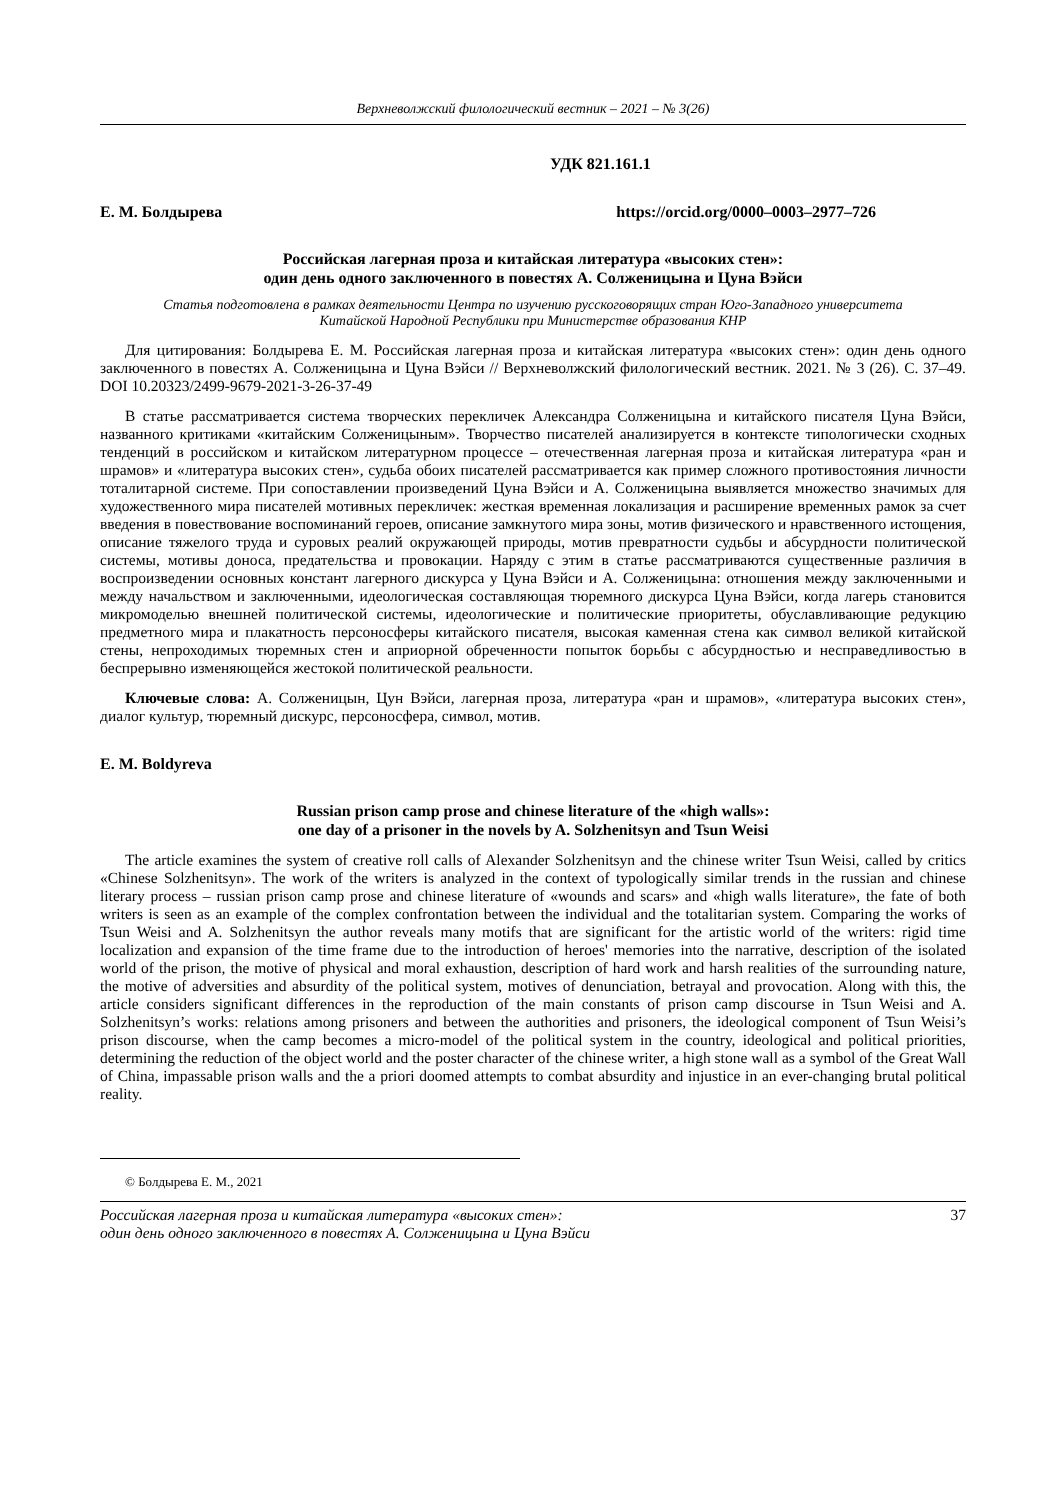Верхневолжский филологический вестник – 2021 – № 3(26)
УДК 821.161.1
Е. М. Болдырева https://orcid.org/0000–0003–2977–726
Российская лагерная проза и китайская литература «высоких стен»:
один день одного заключенного в повестях А. Солженицына и Цуна Вэйси
Статья подготовлена в рамках деятельности Центра по изучению русскоговорящих стран Юго-Западного университета
Китайской Народной Республики при Министерстве образования КНР
Для цитирования: Болдырева Е. М. Российская лагерная проза и китайская литература «высоких стен»: один день одного заключенного в повестях А. Солженицына и Цуна Вэйси // Верхневолжский филологический вестник. 2021. № 3 (26). С. 37–49. DOI 10.20323/2499-9679-2021-3-26-37-49
В статье рассматривается система творческих перекличек Александра Солженицына и китайского писателя Цуна Вэйси, названного критиками «китайским Солженицыным». Творчество писателей анализируется в контексте типологически сходных тенденций в российском и китайском литературном процессе – отечественная лагерная проза и китайская литература «ран и шрамов» и «литература высоких стен», судьба обоих писателей рассматривается как пример сложного противостояния личности тоталитарной системе. При сопоставлении произведений Цуна Вэйси и А. Солженицына выявляется множество значимых для художественного мира писателей мотивных перекличек: жесткая временная локализация и расширение временных рамок за счет введения в повествование воспоминаний героев, описание замкнутого мира зоны, мотив физического и нравственного истощения, описание тяжелого труда и суровых реалий окружающей природы, мотив превратности судьбы и абсурдности политической системы, мотивы доноса, предательства и провокации. Наряду с этим в статье рассматриваются существенные различия в воспроизведении основных констант лагерного дискурса у Цуна Вэйси и А. Солженицына: отношения между заключенными и между начальством и заключенными, идеологическая составляющая тюремного дискурса Цуна Вэйси, когда лагерь становится микромоделью внешней политической системы, идеологические и политические приоритеты, обуславливающие редукцию предметного мира и плакатность персоносферы китайского писателя, высокая каменная стена как символ великой китайской стены, непроходимых тюремных стен и априорной обреченности попыток борьбы с абсурдностью и несправедливостью в беспрерывно изменяющейся жестокой политической реальности.
Ключевые слова: А. Солженицын, Цун Вэйси, лагерная проза, литература «ран и шрамов», «литература высоких стен», диалог культур, тюремный дискурс, персоносфера, символ, мотив.
E. M. Boldyreva
Russian prison camp prose and chinese literature of the «high walls»:
one day of a prisoner in the novels by A. Solzhenitsyn and Tsun Weisi
The article examines the system of creative roll calls of Alexander Solzhenitsyn and the chinese writer Tsun Weisi, called by critics «Chinese Solzhenitsyn». The work of the writers is analyzed in the context of typologically similar trends in the russian and chinese literary process – russian prison camp prose and chinese literature of «wounds and scars» and «high walls literature», the fate of both writers is seen as an example of the complex confrontation between the individual and the totalitarian system. Comparing the works of Tsun Weisi and A. Solzhenitsyn the author reveals many motifs that are significant for the artistic world of the writers: rigid time localization and expansion of the time frame due to the introduction of heroes' memories into the narrative, description of the isolated world of the prison, the motive of physical and moral exhaustion, description of hard work and harsh realities of the surrounding nature, the motive of adversities and absurdity of the political system, motives of denunciation, betrayal and provocation. Along with this, the article considers significant differences in the reproduction of the main constants of prison camp discourse in Tsun Weisi and A. Solzhenitsyn’s works: relations among prisoners and between the authorities and prisoners, the ideological component of Tsun Weisi’s prison discourse, when the camp becomes a micro-model of the political system in the country, ideological and political priorities, determining the reduction of the object world and the poster character of the chinese writer, a high stone wall as a symbol of the Great Wall of China, impassable prison walls and the a priori doomed attempts to combat absurdity and injustice in an ever-changing brutal political reality.
© Болдырева Е. М., 2021
Российская лагерная проза и китайская литература «высоких стен»:
один день одного заключенного в повестях А. Солженицына и Цуна Вэйси
37